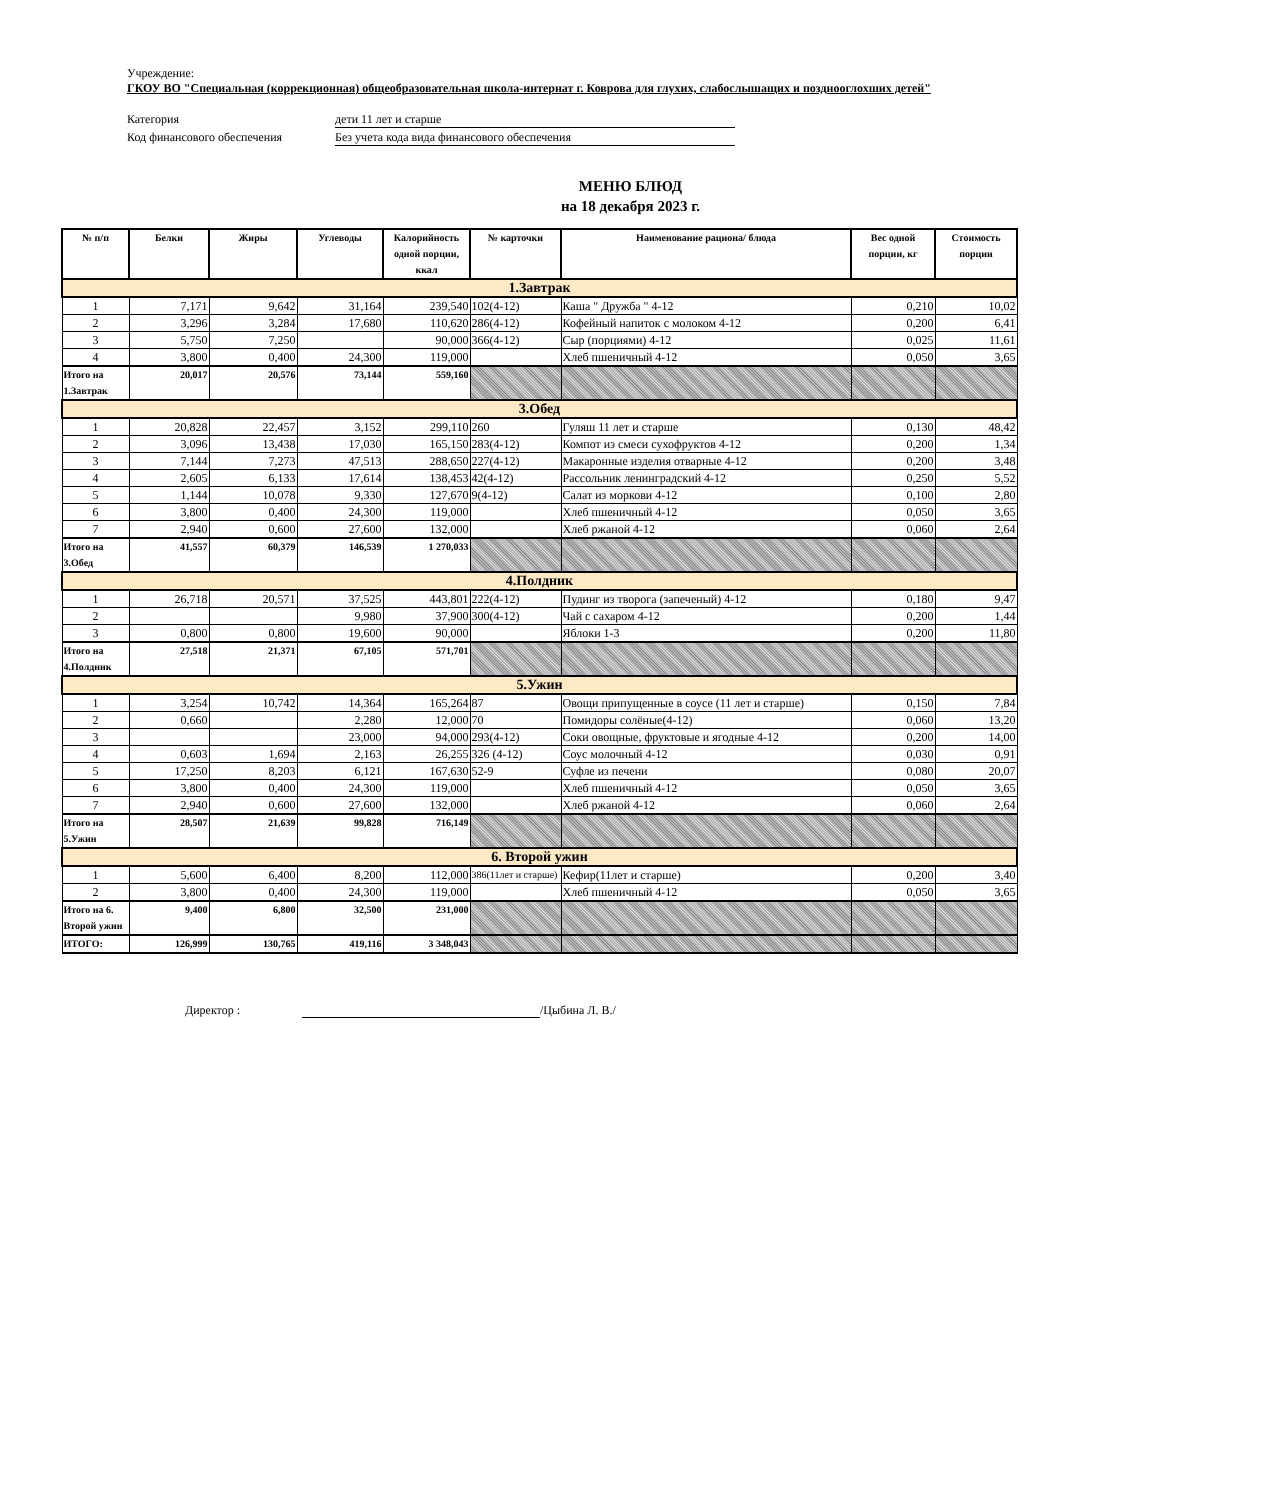Учреждение:
ГКОУ ВО "Специальная (коррекционная) общеобразовательная школа-интернат г. Коврова для глухих, слабослышащих и позднооглохших детей"
Категория дети 11 лет и старше
Код финансового обеспечения Без учета кода вида финансового обеспечения
МЕНЮ БЛЮД
на 18 декабря 2023 г.
| № п/п | Белки | Жиры | Углеводы | Калорийность одной порции, ккал | № карточки | Наименование рациона/ блюда | Вес одной порции, кг | Стоимость порции |
| --- | --- | --- | --- | --- | --- | --- | --- | --- |
| 1.Завтрак | | | | | | | | |
| 1 | 7,171 | 9,642 | 31,164 | 239,540 | 102(4-12) | Каша " Дружба " 4-12 | 0,210 | 10,02 |
| 2 | 3,296 | 3,284 | 17,680 | 110,620 | 286(4-12) | Кофейный напиток с молоком 4-12 | 0,200 | 6,41 |
| 3 | 5,750 | 7,250 | | 90,000 | 366(4-12) | Сыр (порциями) 4-12 | 0,025 | 11,61 |
| 4 | 3,800 | 0,400 | 24,300 | 119,000 | | Хлеб пшеничный 4-12 | 0,050 | 3,65 |
| Итого на 1.Завтрак | 20,017 | 20,576 | 73,144 | 559,160 | | | | |
| 3.Обед | | | | | | | | |
| 1 | 20,828 | 22,457 | 3,152 | 299,110 | 260 | Гуляш 11 лет и старше | 0,130 | 48,42 |
| 2 | 3,096 | 13,438 | 17,030 | 165,150 | 283(4-12) | Компот из смеси сухофруктов 4-12 | 0,200 | 1,34 |
| 3 | 7,144 | 7,273 | 47,513 | 288,650 | 227(4-12) | Макаронные изделия отварные 4-12 | 0,200 | 3,48 |
| 4 | 2,605 | 6,133 | 17,614 | 138,453 | 42(4-12) | Рассольник ленинградский 4-12 | 0,250 | 5,52 |
| 5 | 1,144 | 10,078 | 9,330 | 127,670 | 9(4-12) | Салат из моркови 4-12 | 0,100 | 2,80 |
| 6 | 3,800 | 0,400 | 24,300 | 119,000 | | Хлеб пшеничный 4-12 | 0,050 | 3,65 |
| 7 | 2,940 | 0,600 | 27,600 | 132,000 | | Хлеб ржаной 4-12 | 0,060 | 2,64 |
| Итого на 3.Обед | 41,557 | 60,379 | 146,539 | 1 270,033 | | | | |
| 4.Полдник | | | | | | | | |
| 1 | 26,718 | 20,571 | 37,525 | 443,801 | 222(4-12) | Пудинг из творога (запеченый) 4-12 | 0,180 | 9,47 |
| 2 | | | 9,980 | 37,900 | 300(4-12) | Чай с сахаром 4-12 | 0,200 | 1,44 |
| 3 | 0,800 | 0,800 | 19,600 | 90,000 | | Яблоки 1-3 | 0,200 | 11,80 |
| Итого на 4.Полдник | 27,518 | 21,371 | 67,105 | 571,701 | | | | |
| 5.Ужин | | | | | | | | |
| 1 | 3,254 | 10,742 | 14,364 | 165,264 | 87 | Овощи припущенные в соусе (11 лет и старше) | 0,150 | 7,84 |
| 2 | 0,660 | | 2,280 | 12,000 | 70 | Помидоры солёные(4-12) | 0,060 | 13,20 |
| 3 | | | 23,000 | 94,000 | 293(4-12) | Соки овощные, фруктовые и ягодные 4-12 | 0,200 | 14,00 |
| 4 | 0,603 | 1,694 | 2,163 | 26,255 | 326 (4-12) | Соус молочный 4-12 | 0,030 | 0,91 |
| 5 | 17,250 | 8,203 | 6,121 | 167,630 | 52-9 | Суфле из печени | 0,080 | 20,07 |
| 6 | 3,800 | 0,400 | 24,300 | 119,000 | | Хлеб пшеничный 4-12 | 0,050 | 3,65 |
| 7 | 2,940 | 0,600 | 27,600 | 132,000 | | Хлеб ржаной 4-12 | 0,060 | 2,64 |
| Итого на 5.Ужин | 28,507 | 21,639 | 99,828 | 716,149 | | | | |
| 6. Второй ужин | | | | | | | | |
| 1 | 5,600 | 6,400 | 8,200 | 112,000 | 386(11лет и старше) | Кефир(11лет и старше) | 0,200 | 3,40 |
| 2 | 3,800 | 0,400 | 24,300 | 119,000 | | Хлеб пшеничный 4-12 | 0,050 | 3,65 |
| Итого на 6. Второй ужин | 9,400 | 6,800 | 32,500 | 231,000 | | | | |
| ИТОГО: | 126,999 | 130,765 | 419,116 | 3 348,043 | | | | |
Директор : /Цыбина Л. В./